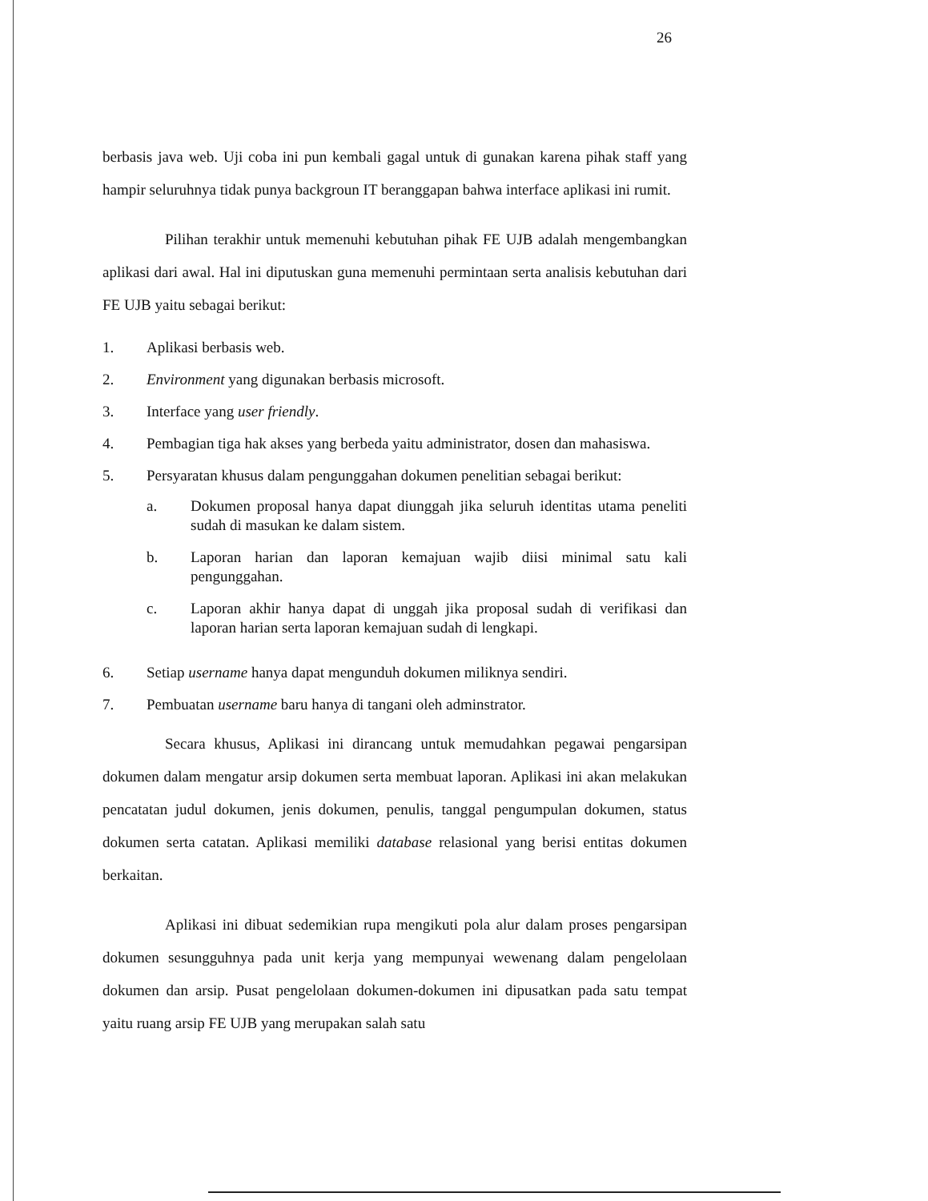26
berbasis java web. Uji coba ini pun kembali gagal untuk di gunakan karena pihak staff yang hampir seluruhnya tidak punya backgroun IT beranggapan bahwa interface aplikasi ini rumit.
Pilihan terakhir untuk memenuhi kebutuhan pihak FE UJB adalah mengembangkan aplikasi dari awal. Hal ini diputuskan guna memenuhi permintaan serta analisis kebutuhan dari FE UJB yaitu sebagai berikut:
1. Aplikasi berbasis web.
2. Environment yang digunakan berbasis microsoft.
3. Interface yang user friendly.
4. Pembagian tiga hak akses yang berbeda yaitu administrator, dosen dan mahasiswa.
5. Persyaratan khusus dalam pengunggahan dokumen penelitian sebagai berikut:
a. Dokumen proposal hanya dapat diunggah jika seluruh identitas utama peneliti sudah di masukan ke dalam sistem.
b. Laporan harian dan laporan kemajuan wajib diisi minimal satu kali pengunggahan.
c. Laporan akhir hanya dapat di unggah jika proposal sudah di verifikasi dan laporan harian serta laporan kemajuan sudah di lengkapi.
6. Setiap username hanya dapat mengunduh dokumen miliknya sendiri.
7. Pembuatan username baru hanya di tangani oleh adminstrator.
Secara khusus, Aplikasi ini dirancang untuk memudahkan pegawai pengarsipan dokumen dalam mengatur arsip dokumen serta membuat laporan. Aplikasi ini akan melakukan pencatatan judul dokumen, jenis dokumen, penulis, tanggal pengumpulan dokumen, status dokumen serta catatan. Aplikasi memiliki database relasional yang berisi entitas dokumen berkaitan.
Aplikasi ini dibuat sedemikian rupa mengikuti pola alur dalam proses pengarsipan dokumen sesungguhnya pada unit kerja yang mempunyai wewenang dalam pengelolaan dokumen dan arsip. Pusat pengelolaan dokumen-dokumen ini dipusatkan pada satu tempat yaitu ruang arsip FE UJB yang merupakan salah satu